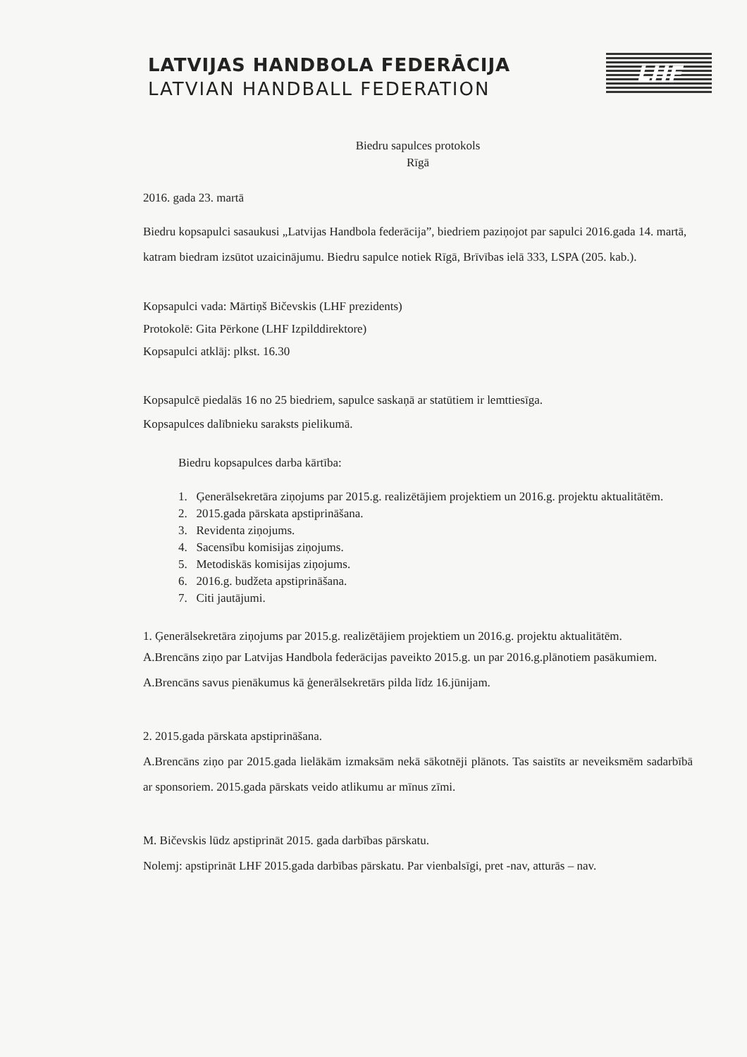LATVIJAS HANDBOLA FEDERĀCIJA
LATVIAN HANDBALL FEDERATION
LHF
Biedru sapulces protokols
Rīgā
2016. gada 23. martā
Biedru kopsapulci sasaukusi „Latvijas Handbola federācija”, biedriem paziņojot par sapulci 2016.gada 14. martā, katram biedram izsūtot uzaicinājumu. Biedru sapulce notiek Rīgā, Brīvības ielā 333, LSPA (205. kab.).
Kopsapulci vada: Mārtiņš Bičevskis (LHF prezidents)
Protokolē: Gita Pērkone (LHF Izpilddirektore)
Kopsapulci atklāj: plkst. 16.30
Kopsapulcē piedalās 16 no 25 biedriem, sapulce saskaņā ar statūtiem ir lemttiesīga.
Kopsapulces dalībnieku saraksts pielikumā.
Biedru kopsapulces darba kārtība:
1. Ģenerālsekretāra ziņojums par 2015.g. realizētājiem projektiem un 2016.g. projektu aktualitātēm.
2. 2015.gada pārskata apstiprināšana.
3. Revidenta ziņojums.
4. Sacensību komisijas ziņojums.
5. Metodiskās komisijas ziņojums.
6. 2016.g. budžeta apstiprināšana.
7. Citi jautājumi.
1. Ģenerālsekretāra ziņojums par 2015.g. realizētājiem projektiem un 2016.g. projektu aktualitātēm.
A.Brencāns ziņo par Latvijas Handbola federācijas paveikto 2015.g. un par 2016.g.plānotiem pasākumiem. A.Brencāns savus pienākumus kā ģenerālsekretārs pilda līdz 16.jūnijam.
2. 2015.gada pārskata apstiprināšana.
A.Brencāns ziņo par 2015.gada lielākām izmaksām nekā sākotnēji plānots. Tas saistīts ar neveiksmēm sadarbībā ar sponsoriem. 2015.gada pārskats veido atlikumu ar mīnus zīmi.
M. Bičevskis lūdz apstiprināt 2015. gada darbības pārskatu.
Nolemj: apstiprināt LHF 2015.gada darbības pārskatu. Par vienbalsīgi, pret -nav, atturās – nav.